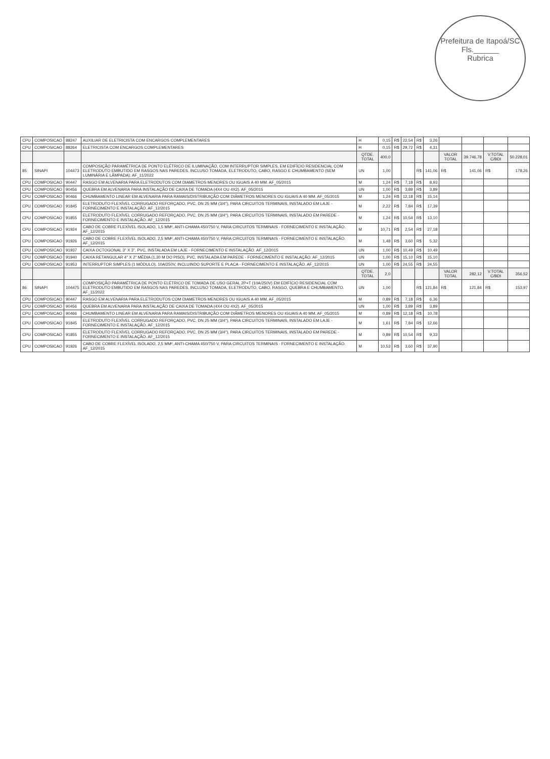Prefeitura de Itapoá/SC
Fls.______
Rubrica
| CPU | COMPOSICAO | 88247 | AUXILIAR DE ELETRICISTA COM ENCARGOS COMPLEMENTARES | H | 0,15 | R$ | 22,54 | R$ | 3,26 | | | | |
| CPU | COMPOSICAO | 88264 | ELETRICISTA COM ENCARGOS COMPLEMENTARES | H | 0,15 | R$ | 29,72 | R$ | 4,31 | | | | |
| | | | | QTDE. TOTAL | 400,0 | | | | | VALOR TOTAL | 39.746,78 | V.TOTAL C/BDI | 50.228,01 |
| 85 | SINAPI | 104473 | COMPOSIÇÃO PARAMÉTRICA DE PONTO ELÉTRICO DE ILUMINAÇÃO, COM INTERRUPTOR SIMPLES, EM EDIFÍCIO RESIDENCIAL COM ELETRODUTO EMBUTIDO EM RASGOS NAS PAREDES, INCLUSO TOMADA, ELETRODUTO, CABO, RASGO E CHUMBAMENTO (SEM LUMINÁRIA E LÂMPADA). AF_11/2022 | UN | 1,00 | | | R$ | 141,06 | R$ | 141,06 | R$ | 178,26 |
| CPU | COMPOSICAO | 90447 | RASGO EM ALVENARIA PARA ELETRODUTOS COM DIAMETROS MENORES OU IGUAIS A 40 MM. AF_05/2015 | M | 1,24 | R$ | 7,18 | R$ | 8,93 | | | | |
| CPU | COMPOSICAO | 90456 | QUEBRA EM ALVENARIA PARA INSTALAÇÃO DE CAIXA DE TOMADA (4X4 OU 4X2). AF_05/2015 | UN | 1,00 | R$ | 3,89 | R$ | 3,89 | | | | |
| CPU | COMPOSICAO | 90466 | CHUMBAMENTO LINEAR EM ALVENARIA PARA RAMAIS/DISTRIBUIÇÃO COM DIÂMETROS MENORES OU IGUAIS A 40 MM. AF_05/2015 | M | 1,24 | R$ | 12,18 | R$ | 15,14 | | | | |
| CPU | COMPOSICAO | 91845 | ELETRODUTO FLEXÍVEL CORRUGADO REFORÇADO, PVC, DN 25 MM (3/4"), PARA CIRCUITOS TERMINAIS, INSTALADO EM LAJE - FORNECIMENTO E INSTALAÇÃO. AF_12/2015 | M | 2,22 | R$ | 7,84 | R$ | 17,39 | | | | |
| CPU | COMPOSICAO | 91855 | ELETRODUTO FLEXÍVEL CORRUGADO REFORÇADO, PVC, DN 25 MM (3/4"), PARA CIRCUITOS TERMINAIS, INSTALADO EM PAREDE - FORNECIMENTO E INSTALAÇÃO. AF_12/2015 | M | 1,24 | R$ | 10,54 | R$ | 13,10 | | | | |
| CPU | COMPOSICAO | 91924 | CABO DE COBRE FLEXÍVEL ISOLADO, 1,5 MM², ANTI-CHAMA 450/750 V, PARA CIRCUITOS TERMINAIS - FORNECIMENTO E INSTALAÇÃO. AF_12/2015 | M | 10,71 | R$ | 2,54 | R$ | 27,18 | | | | |
| CPU | COMPOSICAO | 91926 | CABO DE COBRE FLEXÍVEL ISOLADO, 2,5 MM², ANTI-CHAMA 450/750 V, PARA CIRCUITOS TERMINAIS - FORNECIMENTO E INSTALAÇÃO. AF_12/2015 | M | 1,48 | R$ | 3,60 | R$ | 5,32 | | | | |
| CPU | COMPOSICAO | 91937 | CAIXA OCTOGONAL 3" X 3", PVC, INSTALADA EM LAJE - FORNECIMENTO E INSTALAÇÃO. AF_12/2015 | UN | 1,00 | R$ | 10,49 | R$ | 10,49 | | | | |
| CPU | COMPOSICAO | 91940 | CAIXA RETANGULAR 4" X 2" MÉDIA (1,30 M DO PISO), PVC, INSTALADA EM PAREDE - FORNECIMENTO E INSTALAÇÃO. AF_12/2015 | UN | 1,00 | R$ | 15,10 | R$ | 15,10 | | | | |
| CPU | COMPOSICAO | 91953 | INTERRUPTOR SIMPLES (1 MÓDULO), 10A/250V, INCLUINDO SUPORTE E PLACA - FORNECIMENTO E INSTALAÇÃO. AF_12/2015 | UN | 1,00 | R$ | 24,55 | R$ | 24,55 | | | | |
| | | | | QTDE. TOTAL | 2,0 | | | | | VALOR TOTAL | 282,12 | V.TOTAL C/BDI | 356,52 |
| 86 | SINAPI | 104475 | COMPOSIÇÃO PARAMÉTRICA DE PONTO ELÉTRICO DE TOMADA DE USO GERAL 2P+T (10A/250V) EM EDIFÍCIO RESIDENCIAL COM ELETRODUTO EMBUTIDO EM RASGOS NAS PAREDES, INCLUSO TOMADA, ELETRODUTO, CABO, RASGO, QUEBRA E CHUMBAMENTO. AF_11/2022 | UN | 1,00 | | | R$ | 121,84 | R$ | 121,84 | R$ | 153,97 |
| CPU | COMPOSICAO | 90447 | RASGO EM ALVENARIA PARA ELETRODUTOS COM DIAMETROS MENORES OU IGUAIS A 40 MM. AF_05/2015 | M | 0,89 | R$ | 7,18 | R$ | 6,36 | | | | |
| CPU | COMPOSICAO | 90456 | QUEBRA EM ALVENARIA PARA INSTALAÇÃO DE CAIXA DE TOMADA (4X4 OU 4X2). AF_05/2015 | UN | 1,00 | R$ | 3,89 | R$ | 3,89 | | | | |
| CPU | COMPOSICAO | 90466 | CHUMBAMENTO LINEAR EM ALVENARIA PARA RAMAIS/DISTRIBUIÇÃO COM DIÂMETROS MENORES OU IGUAIS A 40 MM. AF_05/2015 | M | 0,89 | R$ | 12,18 | R$ | 10,78 | | | | |
| CPU | COMPOSICAO | 91845 | ELETRODUTO FLEXÍVEL CORRUGADO REFORÇADO, PVC, DN 25 MM (3/4"), PARA CIRCUITOS TERMINAIS, INSTALADO EM LAJE - FORNECIMENTO E INSTALAÇÃO. AF_12/2015 | M | 1,61 | R$ | 7,84 | R$ | 12,66 | | | | |
| CPU | COMPOSICAO | 91855 | ELETRODUTO FLEXÍVEL CORRUGADO REFORÇADO, PVC, DN 25 MM (3/4"), PARA CIRCUITOS TERMINAIS, INSTALADO EM PAREDE - FORNECIMENTO E INSTALAÇÃO. AF_12/2015 | M | 0,89 | R$ | 10,54 | R$ | 9,33 | | | | |
| CPU | COMPOSICAO | 91926 | CABO DE COBRE FLEXÍVEL ISOLADO, 2,5 MM², ANTI-CHAMA 450/750 V, PARA CIRCUITOS TERMINAIS - FORNECIMENTO E INSTALAÇÃO. AF_12/2015 | M | 10,53 | R$ | 3,60 | R$ | 37,90 | | | | |